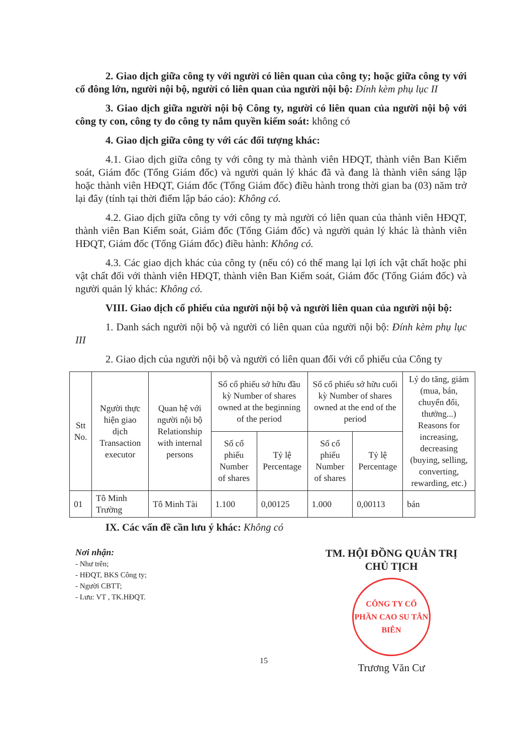2. Giao dịch giữa công ty với người có liên quan của công ty; hoặc giữa công ty với cổ đông lớn, người nội bộ, người có liên quan của người nội bộ: Đính kèm phụ lục II
3. Giao dịch giữa người nội bộ Công ty, người có liên quan của người nội bộ với công ty con, công ty do công ty nắm quyền kiểm soát: không có
4. Giao dịch giữa công ty với các đối tượng khác:
4.1. Giao dịch giữa công ty với công ty mà thành viên HĐQT, thành viên Ban Kiểm soát, Giám đốc (Tổng Giám đốc) và người quản lý khác đã và đang là thành viên sáng lập hoặc thành viên HĐQT, Giám đốc (Tổng Giám đốc) điều hành trong thời gian ba (03) năm trở lại đây (tính tại thời điểm lập báo cáo): Không có.
4.2. Giao dịch giữa công ty với công ty mà người có liên quan của thành viên HĐQT, thành viên Ban Kiểm soát, Giám đốc (Tổng Giám đốc) và người quản lý khác là thành viên HĐQT, Giám đốc (Tổng Giám đốc) điều hành: Không có.
4.3. Các giao dịch khác của công ty (nếu có) có thể mang lại lợi ích vật chất hoặc phi vật chất đối với thành viên HĐQT, thành viên Ban Kiểm soát, Giám đốc (Tổng Giám đốc) và người quản lý khác: Không có.
VIII. Giao dịch cổ phiếu của người nội bộ và người liên quan của người nội bộ:
1. Danh sách người nội bộ và người có liên quan của người nội bộ: Đính kèm phụ lục III
2. Giao dịch của người nội bộ và người có liên quan đối với cổ phiếu của Công ty
| Stt No. | Người thực hiện giao dịch Transaction executor | Quan hệ với người nội bộ Relationship with internal persons | Số cổ phiếu sở hữu đầu kỳ Number of shares owned at the beginning of the period | | Số cổ phiếu sở hữu cuối kỳ Number of shares owned at the end of the period | | Lý do tăng, giảm (mua, bán, chuyển đổi, thưởng...) Reasons for increasing, decreasing (buying, selling, converting, rewarding, etc.) |
| --- | --- | --- | --- | --- | --- | --- | --- |
| | | | Số cổ phiếu Number of shares | Tỷ lệ Percentage | Số cổ phiếu Number of shares | Tỷ lệ Percentage | |
| 01 | Tô Minh Trường | Tô Minh Tài | 1.100 | 0,00125 | 1.000 | 0,00113 | bán |
IX. Các vấn đề cần lưu ý khác: Không có
Nơi nhận:
- Như trên;
- HĐQT, BKS Công ty;
- Người CBTT;
- Lưu: VT , TK.HĐQT.
TM. HỘI ĐỒNG QUẢN TRỊ
CHỦ TỊCH
CÔNG TY CỔ PHẦN CAO SU TÂN BIÊN
Trương Văn Cư
15